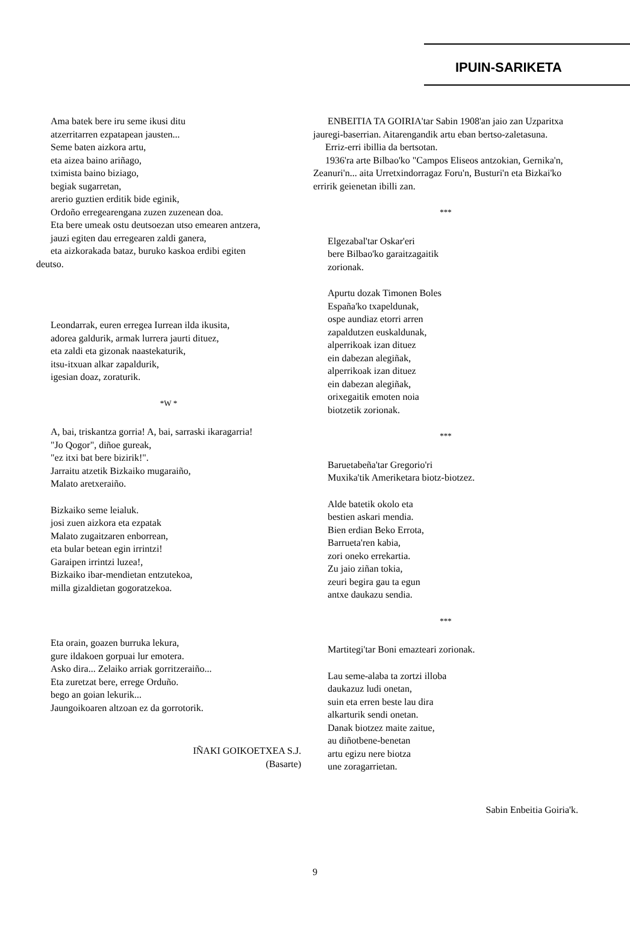IPUIN-SARIKETA
Ama batek bere iru seme ikusi ditu
atzerritarren ezpatapean jausten...
Seme baten aizkora artu,
eta aizea baino ariñago,
tximista baino biziago,
begiak sugarretan,
arerio guztien erditik bide eginik,
Ordoño erregearengana zuzen zuzenean doa.
Eta bere umeak ostu deutsoezan utso emearen antzera,
jauzi egiten dau erregearen zaldi ganera,
eta aizkorakada bataz, buruko kaskoa erdibi egiten
deutso.
Leondarrak, euren erregea Iurrean ilda ikusita,
adorea galdurik, armak lurrera jaurti dituez,
eta zaldi eta gizonak naastekaturik,
itsu-itxuan alkar zapaldurik,
igesian doaz, zoraturik.
*W *
A, bai, triskantza gorria! A, bai, sarraski ikaragarria!
"Jo Qogor", diñoe gureak,
"ez itxi bat bere bizirik!".
Jarraitu atzetik Bizkaiko mugaraiño,
Malato aretxeraiño.
Bizkaiko seme leialuk.
josi zuen aizkora eta ezpatak
Malato zugaitzaren enborrean,
eta bular betean egin irrintzi!
Garaipen irrintzi luzea!,
Bizkaiko ibar-mendietan entzutekoa,
milla gizaldietan gogoratzekoa.
Eta orain, goazen burruka lekura,
gure ildakoen gorpuai lur emotera.
Asko dira... Zelaiko arriak gorritzeraiño...
Eta zuretzat bere, errege Orduño.
bego an goian lekurik...
Jaungoikoaren altzoan ez da gorrotorik.
IÑAKI GOIKOETXEA S.J.
(Basarte)
ENBEITIA TA GOIRIA'tar Sabin 1908'an jaio zan Uzparitxa jauregi-baserrian. Aitarengandik artu eban bertso-zaletasuna.
Erriz-erri ibillia da bertsotan.
1936'ra arte Bilbao'ko "Campos Eliseos antzokian, Gernika'n, Zeanuri'n... aita Urretxindorragaz Foru'n, Busturi'n eta Bizkai'ko erririk geienetan ibilli zan.
***
Elgezabal'tar Oskar'eri
bere Bilbao'ko garaitzagaitik
zorionak.
Apurtu dozak Timonen Boles
España'ko txapeldunak,
ospe aundiaz etorri arren
zapaldutzen euskaldunak,
alperrikoak izan dituez
ein dabezan alegiñak,
alperrikoak izan dituez
ein dabezan alegiñak,
orixegaitik emoten noia
biotzetik zorionak.
***
Baruetabeña'tar Gregorio'ri
Muxika'tik Ameriketara biotz-biotzez.
Alde batetik okolo eta
bestien askari mendia.
Bien erdian Beko Errota,
Barrueta'ren kabia,
zori oneko errekartia.
Zu jaio ziñan tokia,
zeuri begira gau ta egun
antxe daukazu sendia.
***
Martitegi'tar Boni emazteari zorionak.
Lau seme-alaba ta zortzi illoba
daukazuz ludi onetan,
suin eta erren beste lau dira
alkarturik sendi onetan.
Danak biotzez maite zaitue,
au diñotbene-benetan
artu egizu nere biotza
une zoragarrietan.
Sabin Enbeitia Goiria'k.
9